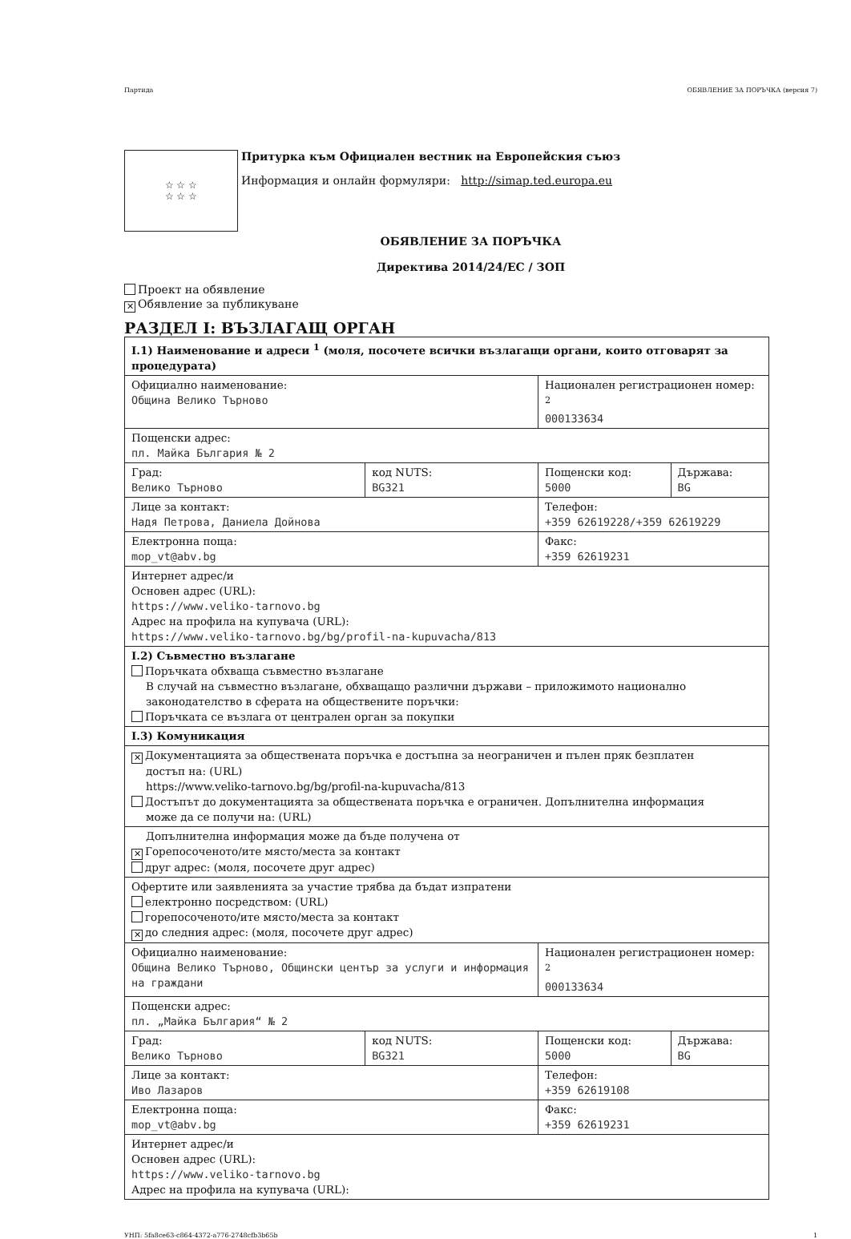Партида ОБЯВЛЕНИЕ ЗА ПОРЪЧКА (версия 7)
☆ ☆ ☆
☆ ☆ ☆
Притурка към Официален вестник на Европейския съюз
Информация и онлайн формуляри: http://simap.ted.europa.eu
ОБЯВЛЕНИЕ ЗА ПОРЪЧКА
Директива 2014/24/ЕС / ЗОП
Проект на обявление
✕ Обявление за публикуване
РАЗДЕЛ I: ВЪЗЛАГАЩ ОРГАН
| I.1) Наименование и адреси <sup>1</sup> (моля, посочете всички възлагащи органи, които отговарят за процедурата) | | | |
| Официално наименование: Община Велико Търново | | Национален регистрационен номер: <sup>2</sup> 000133634 | |
| Пощенски адрес: пл. Майка България № 2 | | | |
| Град: Велико Търново | код NUTS: BG321 | Пощенски код: 5000 | Държава: BG |
| Лице за контакт: Надя Петрова, Даниела Дойнова | | Телефон: +359 62619228/+359 62619229 | |
| Електронна поща: mop_vt@abv.bg | | Факс: +359 62619231 | |
| Интернет адрес/и Основен адрес (URL): https://www.veliko-tarnovo.bg Адрес на профила на купувача (URL): https://www.veliko-tarnovo.bg/bg/profil-na-kupuvacha/813 | | | |
| I.2) Съвместно възлагане Поръчката обхваща съвместно възлагане В случай на съвместно възлагане, обхващащо различни държави – приложимото национално законодателство в сферата на обществените поръчки: Поръчката се възлага от централен орган за покупки | | | |
| I.3) Комуникация | | | |
| ✕ Документацията за обществената поръчка е достъпна за неограничен и пълен пряк безплатен достъп на: (URL) https://www.veliko-tarnovo.bg/bg/profil-na-kupuvacha/813 Достъпът до документацията за обществената поръчка е ограничен. Допълнителна информация може да се получи на: (URL) | | | |
| Допълнителна информация може да бъде получена от ✕ Горепосоченото/ите място/места за контакт друг адрес: (моля, посочете друг адрес) | | | |
| Офертите или заявленията за участие трябва да бъдат изпратени електронно посредством: (URL) горепосоченото/ите място/места за контакт ✕ до следния адрес: (моля, посочете друг адрес) | | | |
| Официално наименование: Община Велико Търново, Общински център за услуги и информация на граждани | | Национален регистрационен номер: <sup>2</sup> 000133634 | |
| Пощенски адрес: пл. „Майка България“ № 2 | | | |
| Град: Велико Търново | код NUTS: BG321 | Пощенски код: 5000 | Държава: BG |
| Лице за контакт: Иво Лазаров | | Телефон: +359 62619108 | |
| Електронна поща: mop_vt@abv.bg | | Факс: +359 62619231 | |
| Интернет адрес/и Основен адрес (URL): https://www.veliko-tarnovo.bg Адрес на профила на купувача (URL): | | | |
УНП: 5fa8ce63-c864-4372-a776-2748cfb3b65b 1